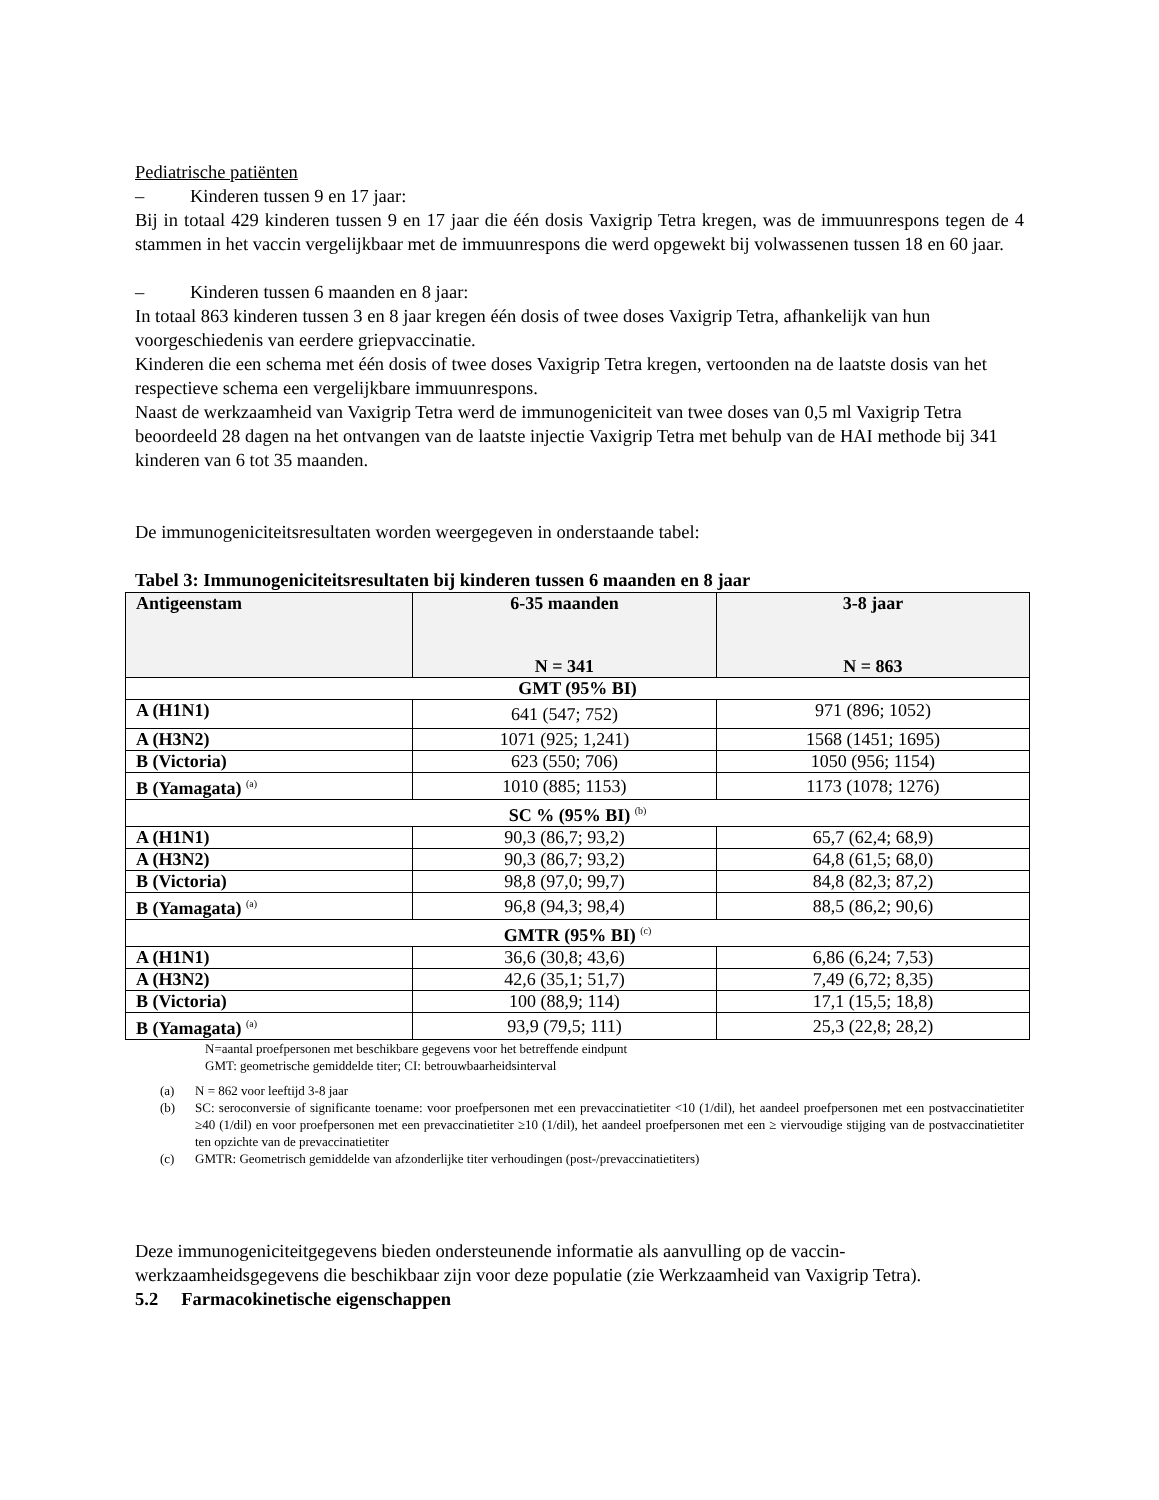Pediatrische patiënten
– Kinderen tussen 9 en 17 jaar:
Bij in totaal 429 kinderen tussen 9 en 17 jaar die één dosis Vaxigrip Tetra kregen, was de immuunrespons tegen de 4 stammen in het vaccin vergelijkbaar met de immuunrespons die werd opgewekt bij volwassenen tussen 18 en 60 jaar.
– Kinderen tussen 6 maanden en 8 jaar:
In totaal 863 kinderen tussen 3 en 8 jaar kregen één dosis of twee doses Vaxigrip Tetra, afhankelijk van hun voorgeschiedenis van eerdere griepvaccinatie.
Kinderen die een schema met één dosis of twee doses Vaxigrip Tetra kregen, vertoonden na de laatste dosis van het respectieve schema een vergelijkbare immuunrespons.
Naast de werkzaamheid van Vaxigrip Tetra werd de immunogeniciteit van twee doses van 0,5 ml Vaxigrip Tetra beoordeeld 28 dagen na het ontvangen van de laatste injectie Vaxigrip Tetra met behulp van de HAI methode bij 341 kinderen van 6 tot 35 maanden.
De immunogeniciteitsresultaten worden weergegeven in onderstaande tabel:
Tabel 3: Immunogeniciteitsresultaten bij kinderen tussen 6 maanden en 8 jaar
| Antigeenstam | 6-35 maanden N = 341 | 3-8 jaar N = 863 |
| --- | --- | --- |
| GMT (95% BI) | | |
| A (H1N1) | 641 (547; 752) | 971 (896; 1052) |
| A (H3N2) | 1071 (925; 1,241) | 1568 (1451; 1695) |
| B (Victoria) | 623 (550; 706) | 1050 (956; 1154) |
| B (Yamagata) <sup>(a)</sup> | 1010 (885; 1153) | 1173 (1078; 1276) |
| SC % (95% BI) <sup>(b)</sup> | | |
| A (H1N1) | 90,3 (86,7; 93,2) | 65,7 (62,4; 68,9) |
| A (H3N2) | 90,3 (86,7; 93,2) | 64,8 (61,5; 68,0) |
| B (Victoria) | 98,8 (97,0; 99,7) | 84,8 (82,3; 87,2) |
| B (Yamagata) <sup>(a)</sup> | 96,8 (94,3; 98,4) | 88,5 (86,2; 90,6) |
| GMTR (95% BI) <sup>(c)</sup> | | |
| A (H1N1) | 36,6 (30,8; 43,6) | 6,86 (6,24; 7,53) |
| A (H3N2) | 42,6 (35,1; 51,7) | 7,49 (6,72; 8,35) |
| B (Victoria) | 100 (88,9; 114) | 17,1 (15,5; 18,8) |
| B (Yamagata) <sup>(a)</sup> | 93,9 (79,5; 111) | 25,3 (22,8; 28,2) |
N=aantal proefpersonen met beschikbare gegevens voor het betreffende eindpunt
GMT: geometrische gemiddelde titer; CI: betrouwbaarheidsinterval
(a) N = 862 voor leeftijd 3-8 jaar
(b) SC: seroconversie of significante toename: voor proefpersonen met een prevaccinatietiter <10 (1/dil), het aandeel proefpersonen met een postvaccinatietiter ≥40 (1/dil) en voor proefpersonen met een prevaccinatietiter ≥10 (1/dil), het aandeel proefpersonen met een ≥ viervoudige stijging van de postvaccinatietiter ten opzichte van de prevaccinatietiter
(c) GMTR: Geometrisch gemiddelde van afzonderlijke titer verhoudingen (post-/prevaccinatietiters)
Deze immunogeniciteitgegevens bieden ondersteunende informatie als aanvulling op de vaccin-werkzaamheidsgegevens die beschikbaar zijn voor deze populatie (zie Werkzaamheid van Vaxigrip Tetra).
5.2 Farmacokinetische eigenschappen